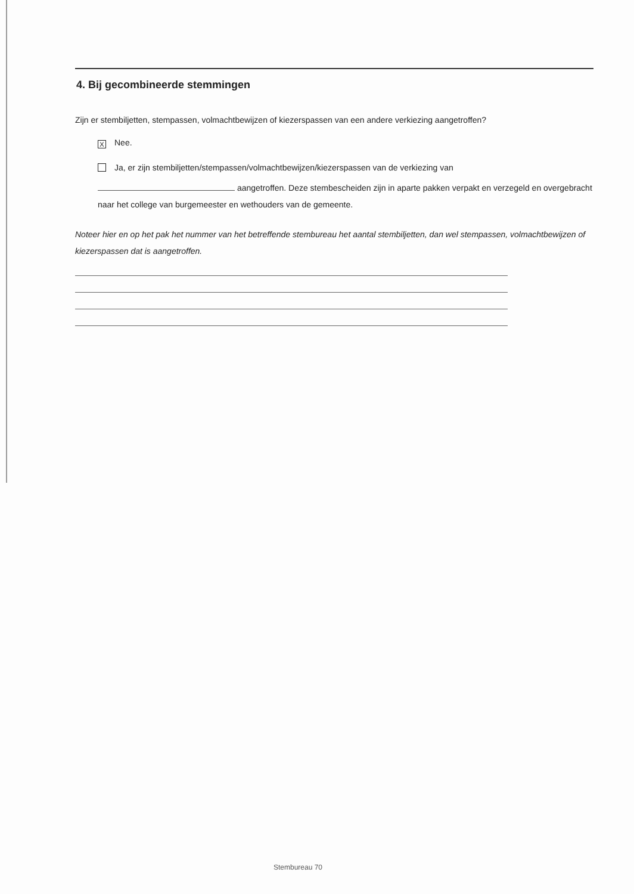4. Bij gecombineerde stemmingen
Zijn er stembiljetten, stempassen, volmachtbewijzen of kiezerspassen van een andere verkiezing aangetroffen?
X Nee.
Ja, er zijn stembiljetten/stempassen/volmachtbewijzen/kiezerspassen van de verkiezing van
aangetroffen. Deze stembescheiden zijn in aparte pakken verpakt en verzegeld en overgebracht naar het college van burgemeester en wethouders van de gemeente.
Noteer hier en op het pak het nummer van het betreffende stembureau het aantal stembiljetten, dan wel stempassen, volmachtbewijzen of kiezerspassen dat is aangetroffen.
Stembureau 70